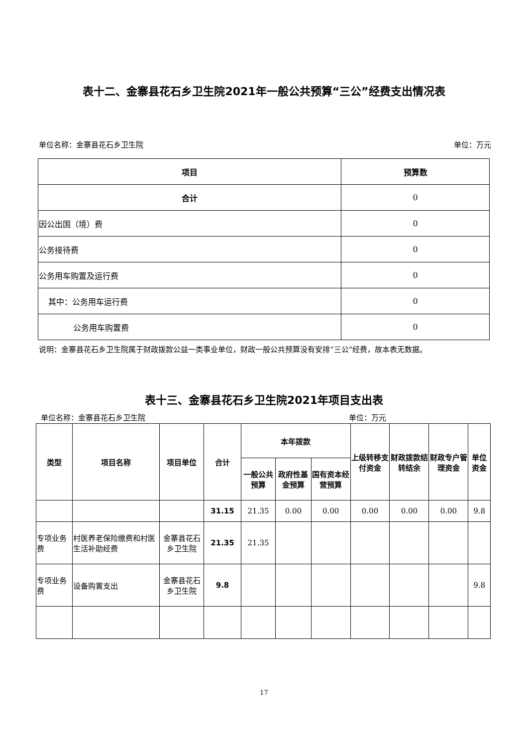表十二、金寨县花石乡卫生院2021年一般公共预算“三公”经费支出情况表
单位名称：金寨县花石乡卫生院 单位：万元
| 项目 | 预算数 |
| --- | --- |
| 合计 | 0 |
| 因公出国（境）费 | 0 |
| 公务接待费 | 0 |
| 公务用车购置及运行费 | 0 |
| 其中：公务用车运行费 | 0 |
| 公务用车购置费 | 0 |
说明：金寨县花石乡卫生院属于财政拨款公益一类事业单位，财政一般公共预算没有安排“三公”经费，故本表无数据。
表十三、金寨县花石乡卫生院2021年项目支出表
单位名称：金寨县花石乡卫生院 单位：万元
| 类型 | 项目名称 | 项目单位 | 合计 | 本年拨款 | | | 上级转移支付资金 | 财政拨款结转结余 | 财政专户管理资金 | 单位资金 |
| --- | --- | --- | --- | --- | --- | --- | --- | --- | --- | --- |
| | | | | 一般公共预算 | 政府性基金预算 | 国有资本经营预算 | | | | |
| | | | 31.15 | 21.35 | 0.00 | 0.00 | 0.00 | 0.00 | 0.00 | 9.8 |
| 专项业务费 | 村医养老保险缴费和村医生活补助经费 | 金寨县花石乡卫生院 | 21.35 | 21.35 | | | | | | |
| 专项业务费 | 设备购置支出 | 金寨县花石乡卫生院 | 9.8 | | | | | | | 9.8 |
17